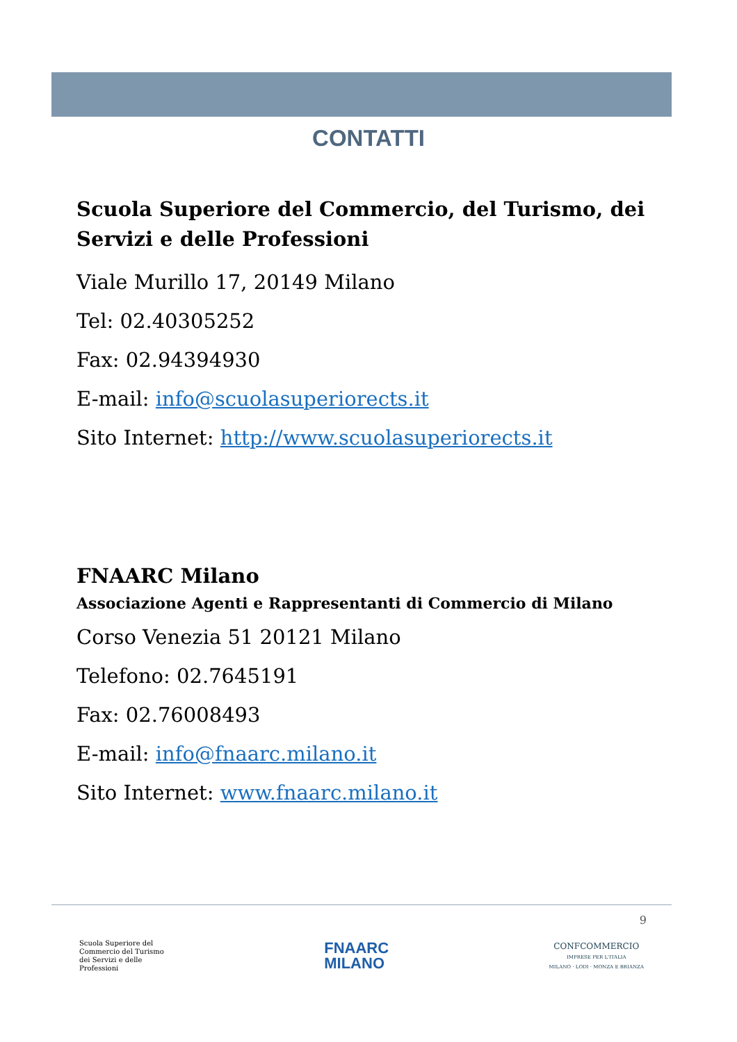CONTATTI
Scuola Superiore del Commercio, del Turismo, dei Servizi e delle Professioni
Viale Murillo 17, 20149 Milano
Tel: 02.40305252
Fax: 02.94394930
E-mail: info@scuolasuperiorects.it
Sito Internet: http://www.scuolasuperiorects.it
FNAARC Milano
Associazione Agenti e Rappresentanti di Commercio di Milano
Corso Venezia 51 20121 Milano
Telefono: 02.7645191
Fax: 02.76008493
E-mail: info@fnaarc.milano.it
Sito Internet: www.fnaarc.milano.it
9
Scuola Superiore del
Commercio del Turismo
dei Servizi e delle
Professioni
FNAARC
MILANO
CONFCOMMERCIO
IMPRESE PER L'ITALIA
MILANO · LODI · MONZA E BRIANZA